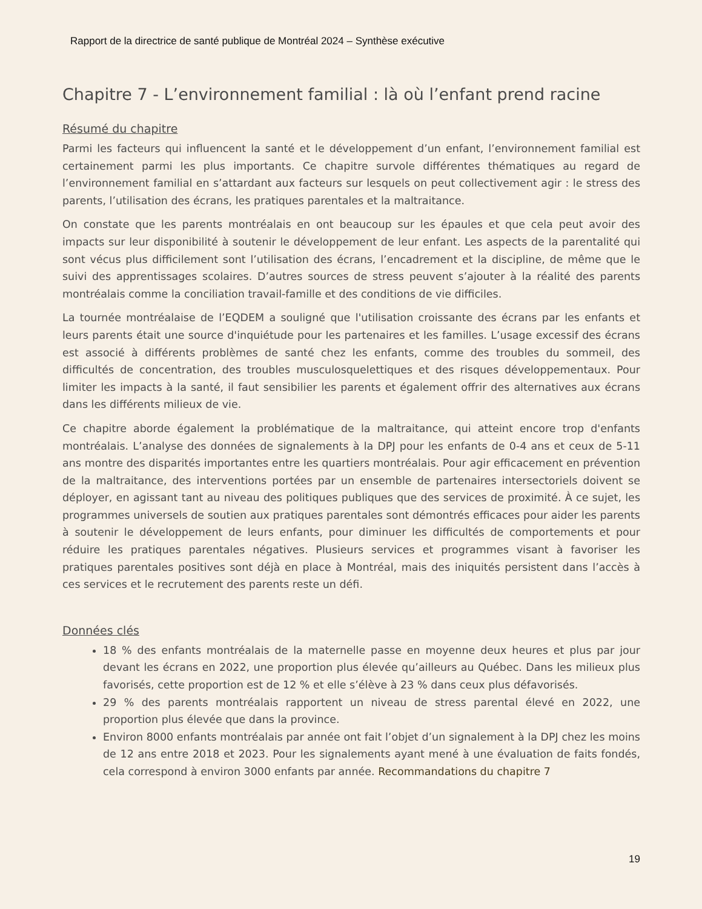Rapport de la directrice de santé publique de Montréal 2024 – Synthèse exécutive
Chapitre 7 - L’environnement familial : là où l’enfant prend racine
Résumé du chapitre
Parmi les facteurs qui influencent la santé et le développement d’un enfant, l’environnement familial est certainement parmi les plus importants. Ce chapitre survole différentes thématiques au regard de l’environnement familial en s’attardant aux facteurs sur lesquels on peut collectivement agir : le stress des parents, l’utilisation des écrans, les pratiques parentales et la maltraitance.
On constate que les parents montréalais en ont beaucoup sur les épaules et que cela peut avoir des impacts sur leur disponibilité à soutenir le développement de leur enfant. Les aspects de la parentalité qui sont vécus plus difficilement sont l’utilisation des écrans, l’encadrement et la discipline, de même que le suivi des apprentissages scolaires. D’autres sources de stress peuvent s’ajouter à la réalité des parents montréalais comme la conciliation travail-famille et des conditions de vie difficiles.
La tournée montréalaise de l’EQDEM a souligné que l'utilisation croissante des écrans par les enfants et leurs parents était une source d'inquiétude pour les partenaires et les familles. L’usage excessif des écrans est associé à différents problèmes de santé chez les enfants, comme des troubles du sommeil, des difficultés de concentration, des troubles musculosquelettiques et des risques développementaux. Pour limiter les impacts à la santé, il faut sensibilier les parents et également offrir des alternatives aux écrans dans les différents milieux de vie.
Ce chapitre aborde également la problématique de la maltraitance, qui atteint encore trop d'enfants montréalais. L’analyse des données de signalements à la DPJ pour les enfants de 0-4 ans et ceux de 5-11 ans montre des disparités importantes entre les quartiers montréalais. Pour agir efficacement en prévention de la maltraitance, des interventions portées par un ensemble de partenaires intersectoriels doivent se déployer, en agissant tant au niveau des politiques publiques que des services de proximité. À ce sujet, les programmes universels de soutien aux pratiques parentales sont démontrés efficaces pour aider les parents à soutenir le développement de leurs enfants, pour diminuer les difficultés de comportements et pour réduire les pratiques parentales négatives. Plusieurs services et programmes visant à favoriser les pratiques parentales positives sont déjà en place à Montréal, mais des iniquités persistent dans l’accès à ces services et le recrutement des parents reste un défi.
Données clés
18 % des enfants montréalais de la maternelle passe en moyenne deux heures et plus par jour devant les écrans en 2022, une proportion plus élevée qu’ailleurs au Québec. Dans les milieux plus favorisés, cette proportion est de 12 % et elle s’élève à 23 % dans ceux plus défavorisés.
29 % des parents montréalais rapportent un niveau de stress parental élevé en 2022, une proportion plus élevée que dans la province.
Environ 8000 enfants montréalais par année ont fait l’objet d’un signalement à la DPJ chez les moins de 12 ans entre 2018 et 2023. Pour les signalements ayant mené à une évaluation de faits fondés, cela correspond à environ 3000 enfants par année. Recommandations du chapitre 7
19